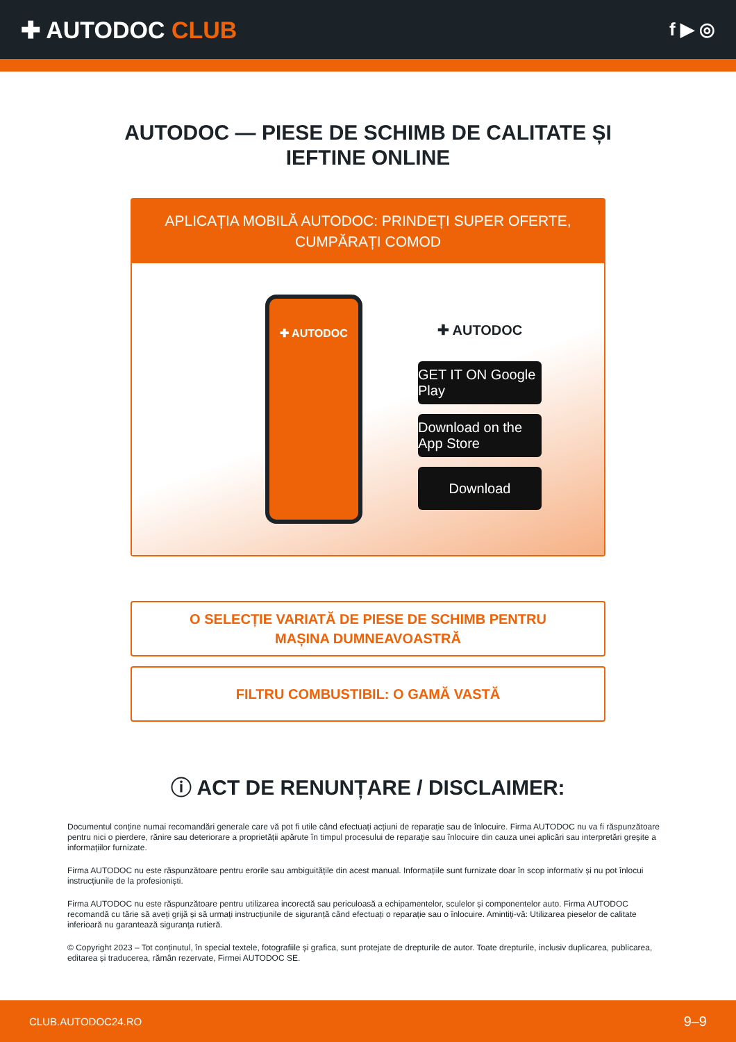✚ AUTODOC CLUB
f ▶ ◎
AUTODOC — PIESE DE SCHIMB DE CALITATE ȘI
IEFTINE ONLINE
APLICAȚIA MOBILĂ AUTODOC: PRINDEȚI SUPER OFERTE, CUMPĂRAȚI COMOD
✚ AUTODOC
✚ AUTODOC
GET IT ON Google Play
Download on the App Store
Download
O SELECȚIE VARIATĂ DE PIESE DE SCHIMB PENTRU
MAȘINA DUMNEAVOASTRĂ
FILTRU COMBUSTIBIL: O GAMĂ VASTĂ
ⓘ ACT DE RENUNȚARE / DISCLAIMER:
Documentul conține numai recomandări generale care vă pot fi utile când efectuați acțiuni de reparație sau de înlocuire. Firma AUTODOC nu va fi răspunzătoare pentru nici o pierdere, rănire sau deteriorare a proprietății apărute în timpul procesului de reparație sau înlocuire din cauza unei aplicări sau interpretări greșite a informațiilor furnizate.
Firma AUTODOC nu este răspunzătoare pentru erorile sau ambiguitățile din acest manual. Informațiile sunt furnizate doar în scop informativ și nu pot înlocui instrucțiunile de la profesioniști.
Firma AUTODOC nu este răspunzătoare pentru utilizarea incorectă sau periculoasă a echipamentelor, sculelor și componentelor auto. Firma AUTODOC recomandă cu tărie să aveți grijă și să urmați instrucțiunile de siguranță când efectuați o reparație sau o înlocuire. Amintiți-vă: Utilizarea pieselor de calitate inferioară nu garantează siguranța rutieră.
© Copyright 2023 – Tot conținutul, în special textele, fotografiile și grafica, sunt protejate de drepturile de autor. Toate drepturile, inclusiv duplicarea, publicarea, editarea și traducerea, rămân rezervate, Firmei AUTODOC SE.
CLUB.AUTODOC24.RO 9–9